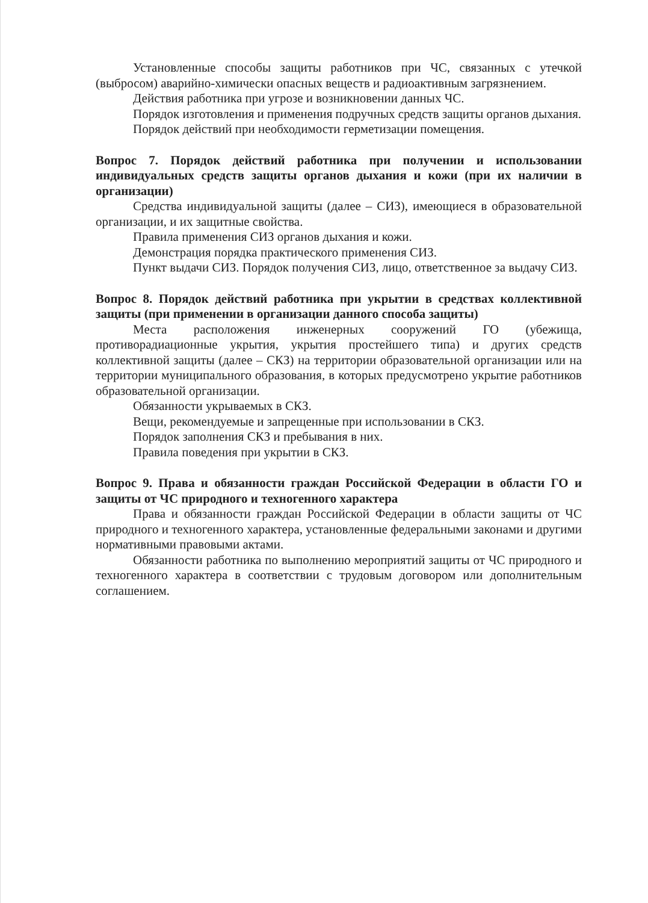Установленные способы защиты работников при ЧС, связанных с утечкой (выбросом) аварийно-химически опасных веществ и радиоактивным загрязнением.
Действия работника при угрозе и возникновении данных ЧС.
Порядок изготовления и применения подручных средств защиты органов дыхания.
Порядок действий при необходимости герметизации помещения.
Вопрос 7. Порядок действий работника при получении и использовании индивидуальных средств защиты органов дыхания и кожи (при их наличии в организации)
Средства индивидуальной защиты (далее – СИЗ), имеющиеся в образовательной организации, и их защитные свойства.
Правила применения СИЗ органов дыхания и кожи.
Демонстрация порядка практического применения СИЗ.
Пункт выдачи СИЗ. Порядок получения СИЗ, лицо, ответственное за выдачу СИЗ.
Вопрос 8. Порядок действий работника при укрытии в средствах коллективной защиты (при применении в организации данного способа защиты)
Места расположения инженерных сооружений ГО (убежища, противорадиационные укрытия, укрытия простейшего типа) и других средств коллективной защиты (далее – СКЗ) на территории образовательной организации или на территории муниципального образования, в которых предусмотрено укрытие работников образовательной организации.
Обязанности укрываемых в СКЗ.
Вещи, рекомендуемые и запрещенные при использовании в СКЗ.
Порядок заполнения СКЗ и пребывания в них.
Правила поведения при укрытии в СКЗ.
Вопрос 9. Права и обязанности граждан Российской Федерации в области ГО и защиты от ЧС природного и техногенного характера
Права и обязанности граждан Российской Федерации в области защиты от ЧС природного и техногенного характера, установленные федеральными законами и другими нормативными правовыми актами.
Обязанности работника по выполнению мероприятий защиты от ЧС природного и техногенного характера в соответствии с трудовым договором или дополнительным соглашением.